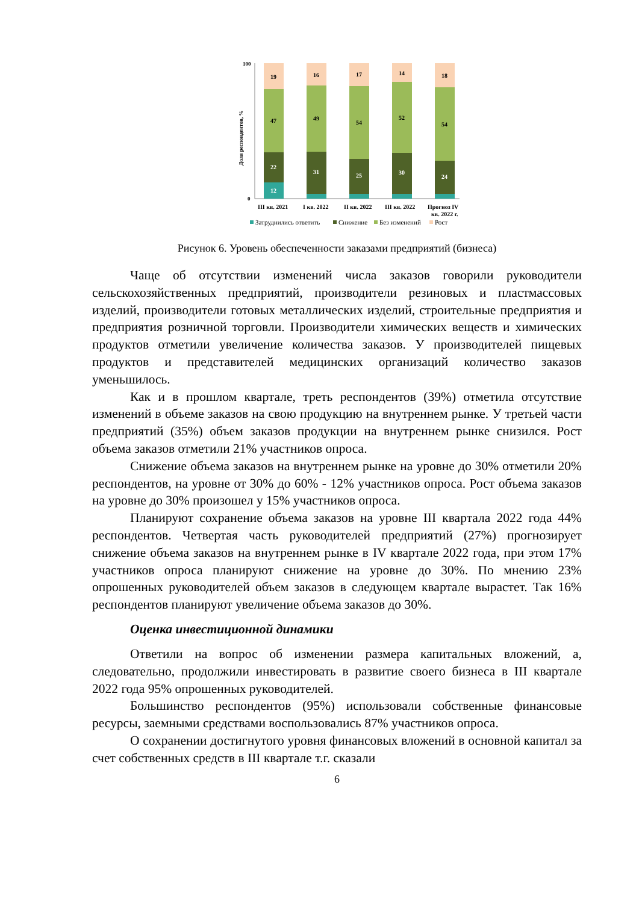100
0
Доля респондентов, %
19
47
22
12
16
49
31
17
54
25
14
52
30
18
54
24
III кв. 2021
I кв. 2022
II кв. 2022
III кв. 2022
Прогноз IV
кв. 2022 г.
Затруднились ответить
Снижение
Без изменений
Рост
Рисунок 6. Уровень обеспеченности заказами предприятий (бизнеса)
Чаще об отсутствии изменений числа заказов говорили руководители сельскохозяйственных предприятий, производители резиновых и пластмассовых изделий, производители готовых металлических изделий, строительные предприятия и предприятия розничной торговли. Производители химических веществ и химических продуктов отметили увеличение количества заказов. У производителей пищевых продуктов и представителей медицинских организаций количество заказов уменьшилось.
Как и в прошлом квартале, треть респондентов (39%) отметила отсутствие изменений в объеме заказов на свою продукцию на внутреннем рынке. У третьей части предприятий (35%) объем заказов продукции на внутреннем рынке снизился. Рост объема заказов отметили 21% участников опроса.
Снижение объема заказов на внутреннем рынке на уровне до 30% отметили 20% респондентов, на уровне от 30% до 60% - 12% участников опроса. Рост объема заказов на уровне до 30% произошел у 15% участников опроса.
Планируют сохранение объема заказов на уровне III квартала 2022 года 44% респондентов. Четвертая часть руководителей предприятий (27%) прогнозирует снижение объема заказов на внутреннем рынке в IV квартале 2022 года, при этом 17% участников опроса планируют снижение на уровне до 30%. По мнению 23% опрошенных руководителей объем заказов в следующем квартале вырастет. Так 16% респондентов планируют увеличение объема заказов до 30%.
Оценка инвестиционной динамики
Ответили на вопрос об изменении размера капитальных вложений, а, следовательно, продолжили инвестировать в развитие своего бизнеса в III квартале 2022 года 95% опрошенных руководителей.
Большинство респондентов (95%) использовали собственные финансовые ресурсы, заемными средствами воспользовались 87% участников опроса.
О сохранении достигнутого уровня финансовых вложений в основной капитал за счет собственных средств в III квартале т.г. сказали
6